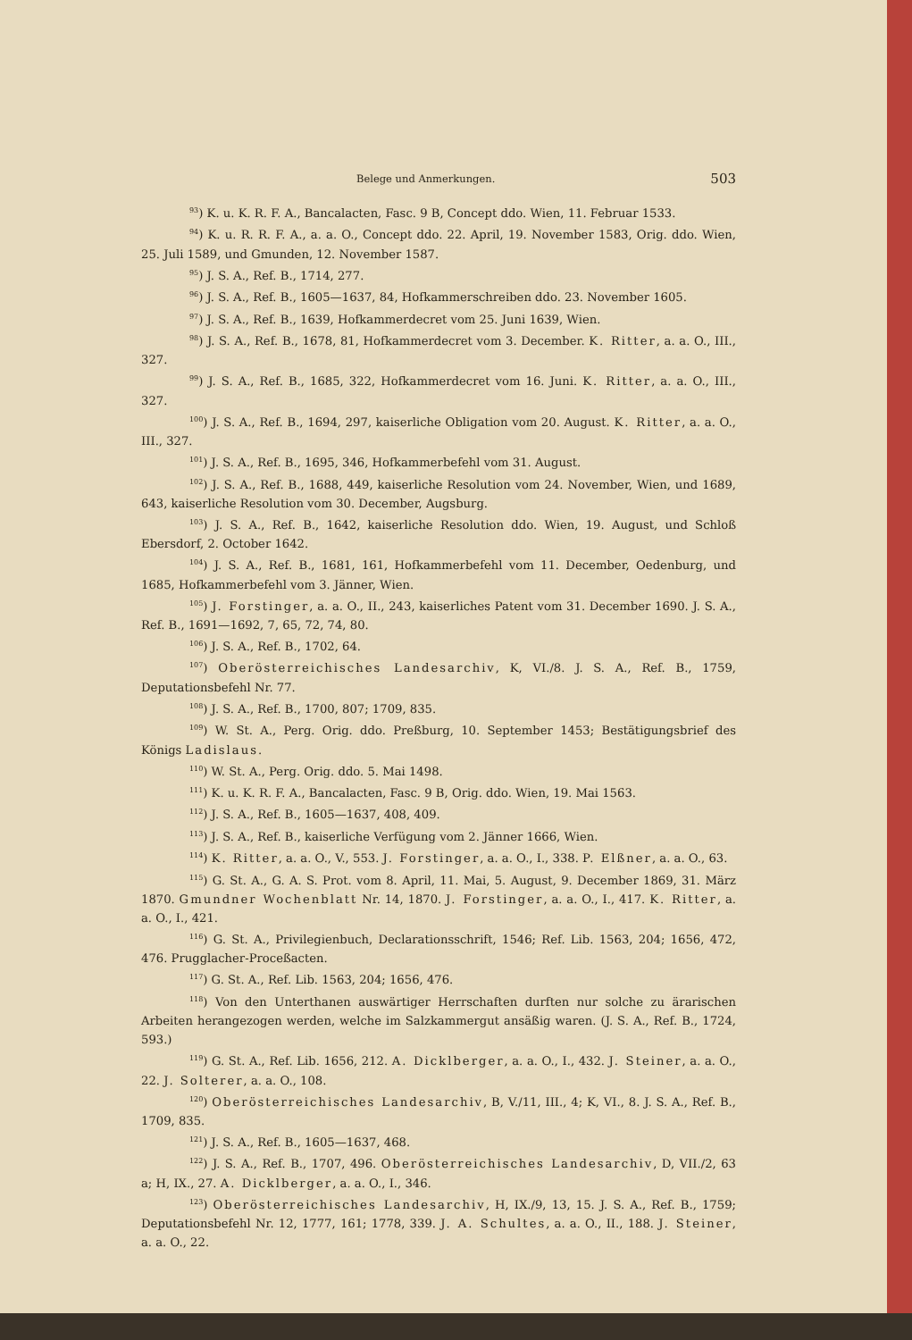Belege und Anmerkungen. 503
<sup>93</sup>) K. u. K. R. F. A., Bancalacten, Fasc. 9 B, Concept ddo. Wien, 11. Februar 1533.
<sup>94</sup>) K. u. R. R. F. A., a. a. O., Concept ddo. 22. April, 19. November 1583, Orig. ddo. Wien, 25. Juli 1589, und Gmunden, 12. November 1587.
<sup>95</sup>) J. S. A., Ref. B., 1714, 277.
<sup>96</sup>) J. S. A., Ref. B., 1605—1637, 84, Hofkammerschreiben ddo. 23. November 1605.
<sup>97</sup>) J. S. A., Ref. B., 1639, Hofkammerdecret vom 25. Juni 1639, Wien.
<sup>98</sup>) J. S. A., Ref. B., 1678, 81, Hofkammerdecret vom 3. December. K. Ritter, a. a. O., III., 327.
<sup>99</sup>) J. S. A., Ref. B., 1685, 322, Hofkammerdecret vom 16. Juni. K. Ritter, a. a. O., III., 327.
<sup>100</sup>) J. S. A., Ref. B., 1694, 297, kaiserliche Obligation vom 20. August. K. Ritter, a. a. O., III., 327.
<sup>101</sup>) J. S. A., Ref. B., 1695, 346, Hofkammerbefehl vom 31. August.
<sup>102</sup>) J. S. A., Ref. B., 1688, 449, kaiserliche Resolution vom 24. November, Wien, und 1689, 643, kaiserliche Resolution vom 30. December, Augsburg.
<sup>103</sup>) J. S. A., Ref. B., 1642, kaiserliche Resolution ddo. Wien, 19. August, und Schloß Ebersdorf, 2. October 1642.
<sup>104</sup>) J. S. A., Ref. B., 1681, 161, Hofkammerbefehl vom 11. December, Oedenburg, und 1685, Hofkammerbefehl vom 3. Jänner, Wien.
<sup>105</sup>) J. Forstinger, a. a. O., II., 243, kaiserliches Patent vom 31. December 1690. J. S. A., Ref. B., 1691—1692, 7, 65, 72, 74, 80.
<sup>106</sup>) J. S. A., Ref. B., 1702, 64.
<sup>107</sup>) Oberösterreichisches Landesarchiv, K, VI./8. J. S. A., Ref. B., 1759, Deputationsbefehl Nr. 77.
<sup>108</sup>) J. S. A., Ref. B., 1700, 807; 1709, 835.
<sup>109</sup>) W. St. A., Perg. Orig. ddo. Preßburg, 10. September 1453; Bestätigungsbrief des Königs Ladislaus.
<sup>110</sup>) W. St. A., Perg. Orig. ddo. 5. Mai 1498.
<sup>111</sup>) K. u. K. R. F. A., Bancalacten, Fasc. 9 B, Orig. ddo. Wien, 19. Mai 1563.
<sup>112</sup>) J. S. A., Ref. B., 1605—1637, 408, 409.
<sup>113</sup>) J. S. A., Ref. B., kaiserliche Verfügung vom 2. Jänner 1666, Wien.
<sup>114</sup>) K. Ritter, a. a. O., V., 553. J. Forstinger, a. a. O., I., 338. P. Elßner, a. a. O., 63.
<sup>115</sup>) G. St. A., G. A. S. Prot. vom 8. April, 11. Mai, 5. August, 9. December 1869, 31. März 1870. Gmundner Wochenblatt Nr. 14, 1870. J. Forstinger, a. a. O., I., 417. K. Ritter, a. a. O., I., 421.
<sup>116</sup>) G. St. A., Privilegienbuch, Declarationsschrift, 1546; Ref. Lib. 1563, 204; 1656, 472, 476. Prugglacher-Proceßacten.
<sup>117</sup>) G. St. A., Ref. Lib. 1563, 204; 1656, 476.
<sup>118</sup>) Von den Unterthanen auswärtiger Herrschaften durften nur solche zu ärarischen Arbeiten herangezogen werden, welche im Salzkammergut ansäßig waren. (J. S. A., Ref. B., 1724, 593.)
<sup>119</sup>) G. St. A., Ref. Lib. 1656, 212. A. Dicklberger, a. a. O., I., 432. J. Steiner, a. a. O., 22. J. Solterer, a. a. O., 108.
<sup>120</sup>) Oberösterreichisches Landesarchiv, B, V./11, III., 4; K, VI., 8. J. S. A., Ref. B., 1709, 835.
<sup>121</sup>) J. S. A., Ref. B., 1605—1637, 468.
<sup>122</sup>) J. S. A., Ref. B., 1707, 496. Oberösterreichisches Landesarchiv, D, VII./2, 63 a; H, IX., 27. A. Dicklberger, a. a. O., I., 346.
<sup>123</sup>) Oberösterreichisches Landesarchiv, H, IX./9, 13, 15. J. S. A., Ref. B., 1759; Deputationsbefehl Nr. 12, 1777, 161; 1778, 339. J. A. Schultes, a. a. O., II., 188. J. Steiner, a. a. O., 22.